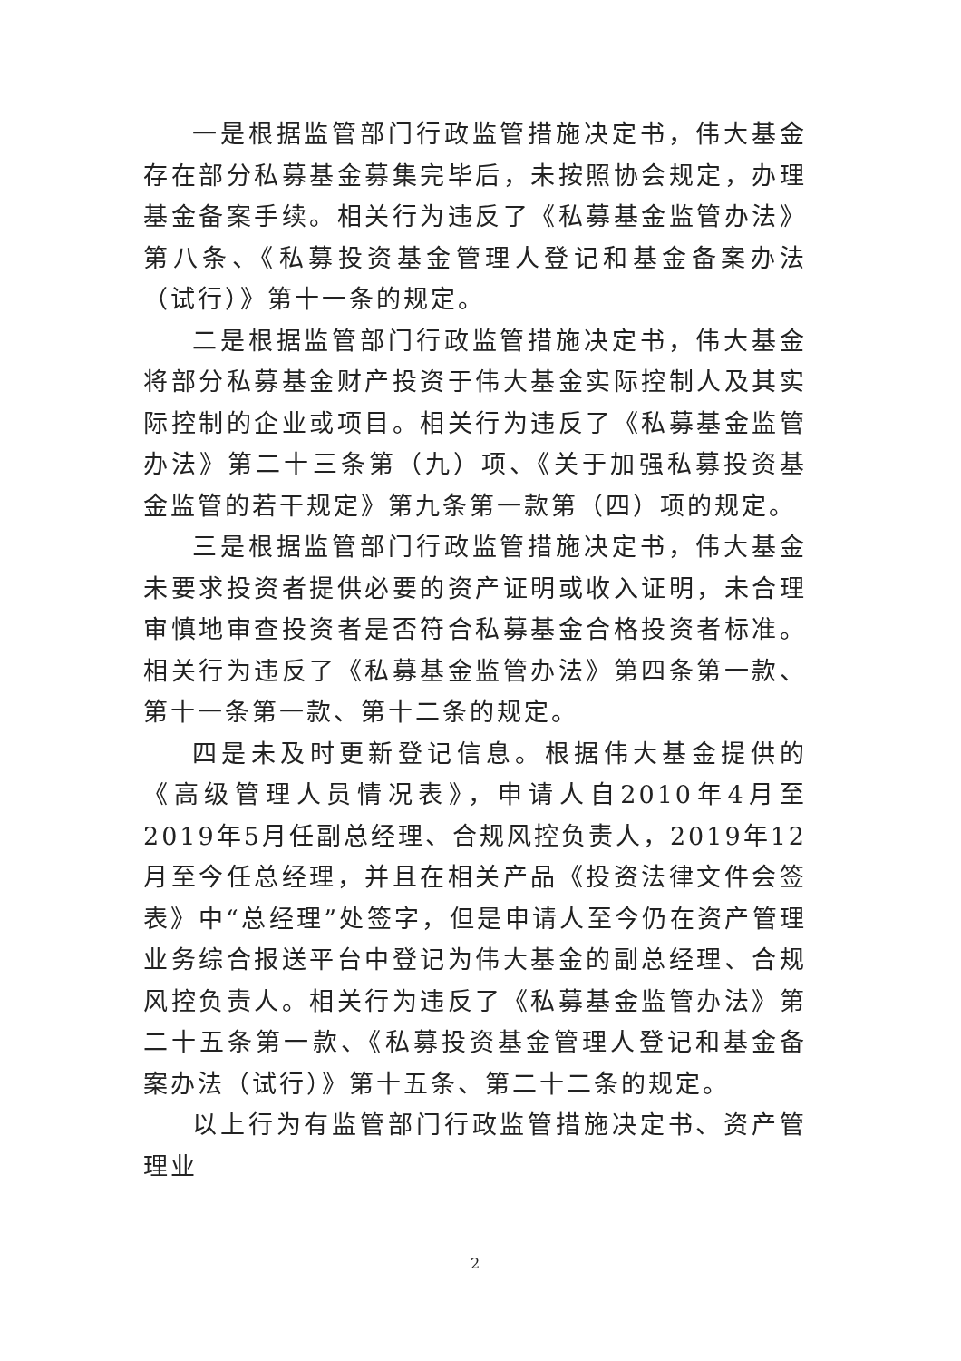一是根据监管部门行政监管措施决定书，伟大基金存在部分私募基金募集完毕后，未按照协会规定，办理基金备案手续。相关行为违反了《私募基金监管办法》第八条、《私募投资基金管理人登记和基金备案办法（试行）》第十一条的规定。
二是根据监管部门行政监管措施决定书，伟大基金将部分私募基金财产投资于伟大基金实际控制人及其实际控制的企业或项目。相关行为违反了《私募基金监管办法》第二十三条第（九）项、《关于加强私募投资基金监管的若干规定》第九条第一款第（四）项的规定。
三是根据监管部门行政监管措施决定书，伟大基金未要求投资者提供必要的资产证明或收入证明，未合理审慎地审查投资者是否符合私募基金合格投资者标准。相关行为违反了《私募基金监管办法》第四条第一款、第十一条第一款、第十二条的规定。
四是未及时更新登记信息。根据伟大基金提供的《高级管理人员情况表》，申请人自2010年4月至2019年5月任副总经理、合规风控负责人，2019年12月至今任总经理，并且在相关产品《投资法律文件会签表》中“总经理”处签字，但是申请人至今仍在资产管理业务综合报送平台中登记为伟大基金的副总经理、合规风控负责人。相关行为违反了《私募基金监管办法》第二十五条第一款、《私募投资基金管理人登记和基金备案办法（试行）》第十五条、第二十二条的规定。
以上行为有监管部门行政监管措施决定书、资产管理业
2